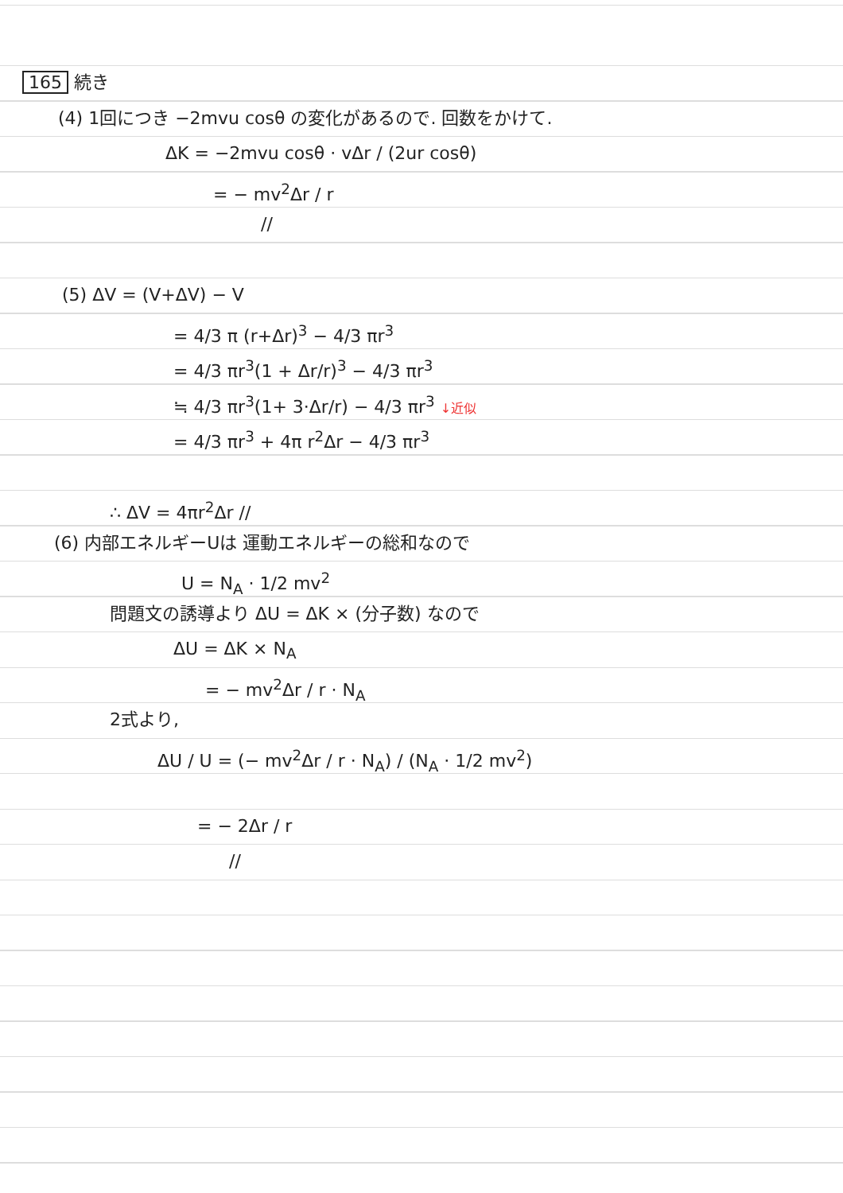165 続き
(4) 1回につき −2mvu cosθ の変化があるので. 回数をかけて.
ΔK = −2mvu cosθ · vΔr / (2ur cosθ)
= − mv<sup>2</sup>Δr / r
//
(5) ΔV = (V+ΔV) − V
= 4/3 π (r+Δr)<sup>3</sup> − 4/3 πr<sup>3</sup>
= 4/3 πr<sup>3</sup>(1 + Δr/r)<sup>3</sup> − 4/3 πr<sup>3</sup>
≒ 4/3 πr<sup>3</sup>(1+ 3·Δr/r) − 4/3 πr<sup>3</sup> ↓近似
= 4/3 πr<sup>3</sup> + 4π r<sup>2</sup>Δr − 4/3 πr<sup>3</sup>
∴ ΔV = 4πr<sup>2</sup>Δr //
(6) 内部エネルギーUは 運動エネルギーの総和なので
U = N<sub>A</sub> · 1/2 mv<sup>2</sup>
問題文の誘導より ΔU = ΔK × (分子数) なので
ΔU = ΔK × N<sub>A</sub>
= − mv<sup>2</sup>Δr / r · N<sub>A</sub>
2式より,
ΔU / U = (− mv<sup>2</sup>Δr / r · N<sub>A</sub>) / (N<sub>A</sub> · 1/2 mv<sup>2</sup>)
= − 2Δr / r
//